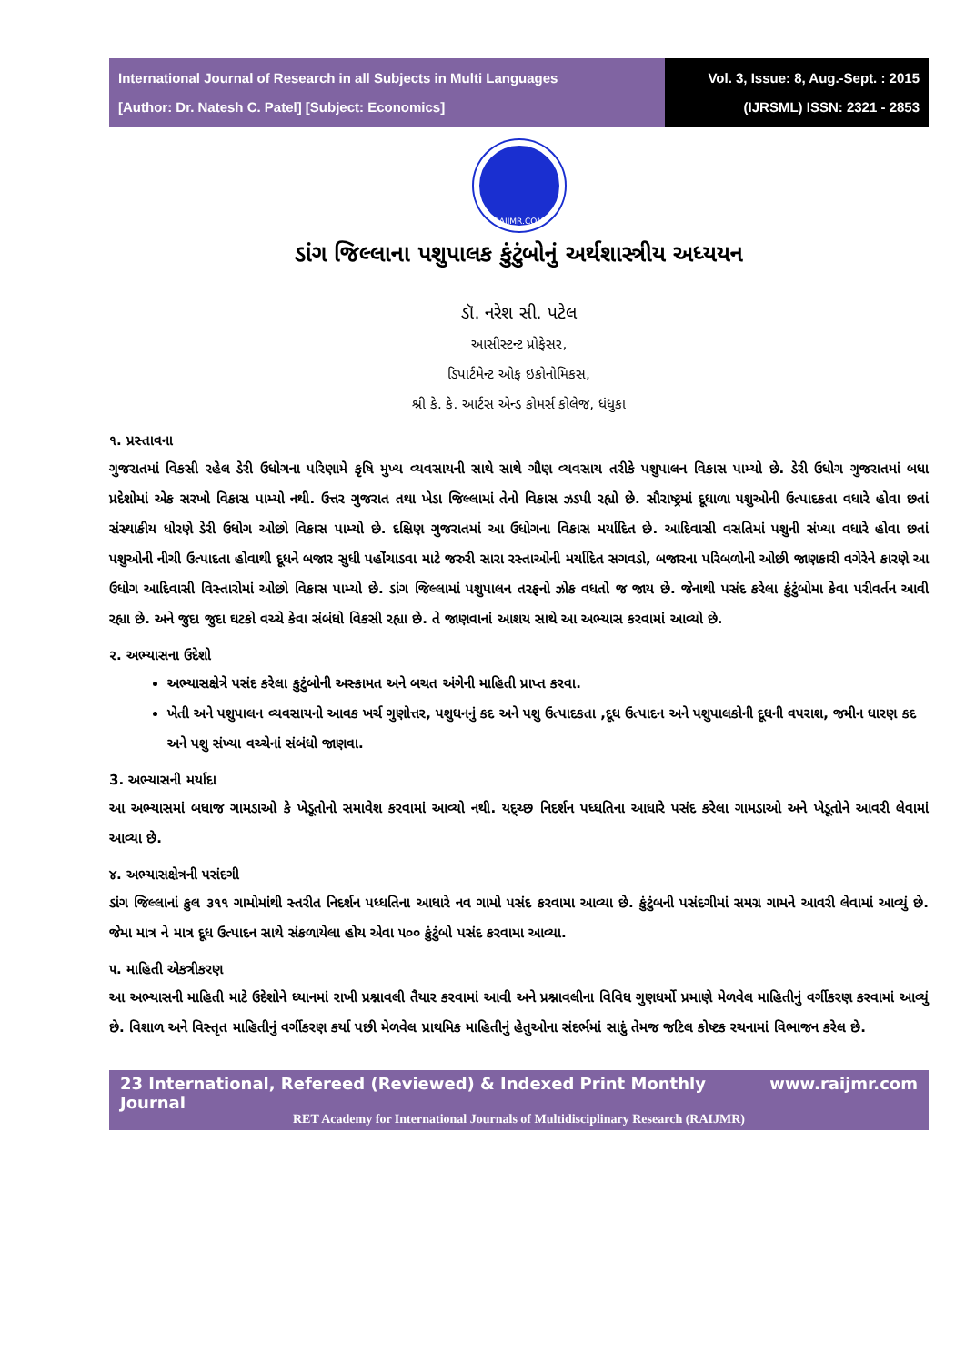International Journal of Research in all Subjects in Multi Languages
[Author: Dr. Natesh C. Patel] [Subject: Economics]
Vol. 3, Issue: 8, Aug.-Sept. : 2015
(IJRSML) ISSN: 2321 - 2853
RAIJMR.COM
ડાંગ જિલ્લાના પશુપાલક કુંટુંબોનું અર્થશાસ્ત્રીય અધ્યયન
ડૉ. નરેશ સી. પટેલ
આસીસ્ટન્ટ પ્રોફેસર,
ડિપાર્ટમેન્ટ ઓફ ઇકોનોમિકસ,
શ્રી કે. કે. આર્ટસ એન્ડ કોમર્સ કોલેજ, ધંધુકા
૧. પ્રસ્તાવના
ગુજરાતમાં વિકસી રહેલ ડેરી ઉધોગના પરિણામે કૃષિ મુખ્ય વ્યવસાયની સાથે સાથે ગૌણ વ્યવસાય તરીકે પશુપાલન વિકાસ પામ્યો છે. ડેરી ઉધોગ ગુજરાતમાં બધા પ્રદેશોમાં એક સરખો વિકાસ પામ્યો નથી. ઉત્તર ગુજરાત તથા ખેડા જિલ્લામાં તેનો વિકાસ ઝડપી રહ્યો છે. સૌરાષ્ટ્રમાં દૂધાળા પશુઓની ઉત્પાદકતા વધારે હોવા છતાં સંસ્થાકીય ધોરણે ડેરી ઉધોગ ઓછો વિકાસ પામ્યો છે. દક્ષિણ ગુજરાતમાં આ ઉધોગના વિકાસ મર્યાદિત છે. આદિવાસી વસતિમાં પશુની સંખ્યા વધારે હોવા છતાં પશુઓની નીચી ઉત્પાદતા હોવાથી દૂધને બજાર સુધી પહોંચાડવા માટે જરુરી સારા રસ્તાઓની મર્યાદિત સગવડો, બજારના પરિબળોની ઓછી જાણકારી વગેરેને કારણે આ ઉધોગ આદિવાસી વિસ્તારોમાં ઓછો વિકાસ પામ્યો છે. ડાંગ જિલ્લામાં પશુપાલન તરફનો ઝોક વધતો જ જાય છે. જેનાથી પસંદ કરેલા કુંટુંબોમા કેવા પરીવર્તન આવી રહ્યા છે. અને જુદા જુદા ઘટકો વચ્ચે કેવા સંબંધો વિકસી રહ્યા છે. તે જાણવાનાં આશય સાથે આ અભ્યાસ કરવામાં આવ્યો છે.
૨. અભ્યાસના ઉદેશો
અભ્યાસક્ષેત્રે પસંદ કરેલા કુટુંબોની અસ્કામત અને બચત અંગેની માહિતી પ્રાપ્ત કરવા.
ખેતી અને પશુપાલન વ્યવસાયનો આવક ખર્ચ ગુણોત્તર, પશુધનનું કદ અને પશુ ઉત્પાદકતા ,દૂધ ઉત્પાદન અને પશુપાલકોની દૂધની વપરાશ, જમીન ધારણ કદ અને પશુ સંખ્યા વચ્ચેનાં સંબંધો જાણવા.
3. અભ્યાસની મર્યાદા
આ અભ્યાસમાં બધાજ ગામડાઓ કે ખેડૂતોનો સમાવેશ કરવામાં આવ્યો નથી. યદ્ચ્છ નિદર્શન પધ્ધતિના આધારે પસંદ કરેલા ગામડાઓ અને ખેડૂતોને આવરી લેવામાં આવ્યા છે.
૪. અભ્યાસક્ષેત્રની પસંદગી
ડાંગ જિલ્લાનાં કુલ ૩૧૧ ગામોમાંથી સ્તરીત નિદર્શન પધ્ધતિના આધારે નવ ગામો પસંદ કરવામા આવ્યા છે. કુંટુંબની પસંદગીમાં સમગ્ર ગામને આવરી લેવામાં આવ્યું છે. જેમા માત્ર ને માત્ર દૂધ ઉત્પાદન સાથે સંકળાયેલા હોય એવા ૫૦૦ કુંટુંબો પસંદ કરવામા આવ્યા.
૫. માહિતી એકત્રીકરણ
આ અભ્યાસની માહિતી માટે ઉદેશોને ધ્યાનમાં રાખી પ્રશ્નાવલી તૈયાર કરવામાં આવી અને પ્રશ્નાવલીના વિવિધ ગુણધર્મો પ્રમાણે મેળવેલ માહિતીનું વર્ગીકરણ કરવામાં આવ્યું છે. વિશાળ અને વિસ્તૃત માહિતીનું વર્ગીકરણ કર્યા પછી મેળવેલ પ્રાથમિક માહિતીનું હેતુઓના સંદર્ભમાં સાદું તેમજ જટિલ કોષ્ટક રચનામાં વિભાજન કરેલ છે.
23 International, Refereed (Reviewed) & Indexed Print Monthly Journal www.raijmr.com
RET Academy for International Journals of Multidisciplinary Research (RAIJMR)